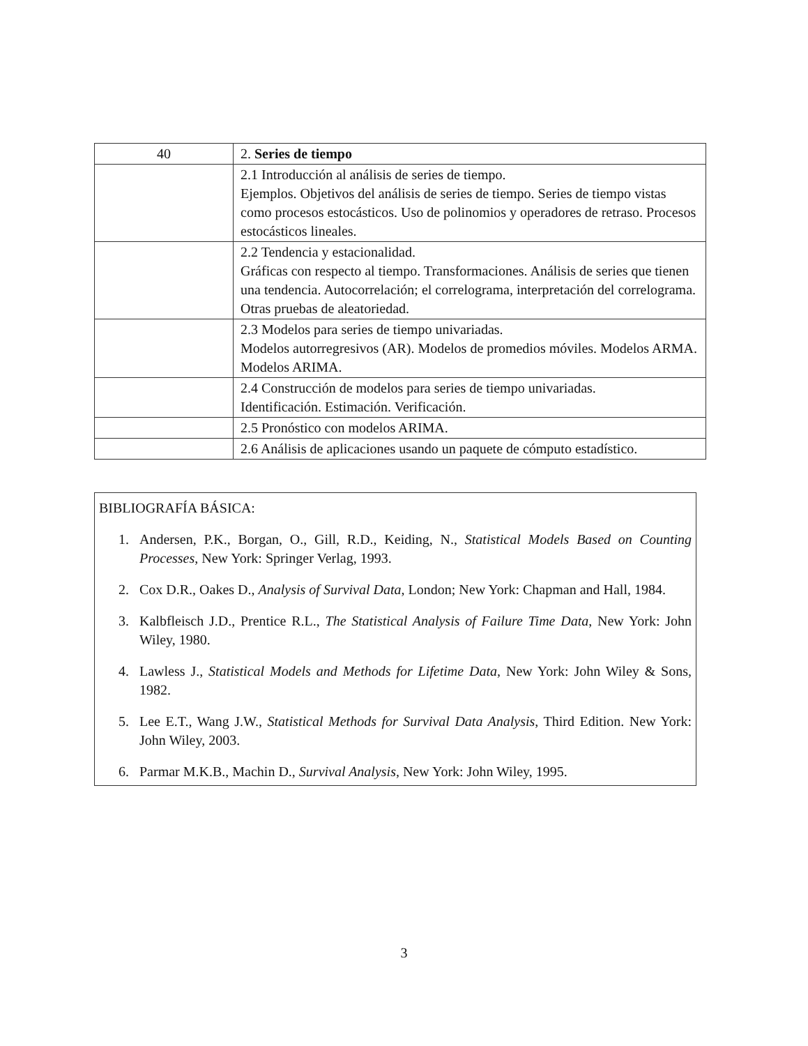| 40 | 2. Series de tiempo |
| | 2.1 Introducción al análisis de series de tiempo. Ejemplos. Objetivos del análisis de series de tiempo. Series de tiempo vistas como procesos estocásticos. Uso de polinomios y operadores de retraso. Procesos estocásticos lineales. |
| | 2.2 Tendencia y estacionalidad. Gráficas con respecto al tiempo. Transformaciones. Análisis de series que tienen una tendencia. Autocorrelación; el correlograma, interpretación del correlograma. Otras pruebas de aleatoriedad. |
| | 2.3 Modelos para series de tiempo univariadas. Modelos autorregresivos (AR). Modelos de promedios móviles. Modelos ARMA. Modelos ARIMA. |
| | 2.4 Construcción de modelos para series de tiempo univariadas. Identificación. Estimación. Verificación. |
| | 2.5 Pronóstico con modelos ARIMA. |
| | 2.6 Análisis de aplicaciones usando un paquete de cómputo estadístico. |
BIBLIOGRAFÍA BÁSICA:
1. Andersen, P.K., Borgan, O., Gill, R.D., Keiding, N., Statistical Models Based on Counting Processes, New York: Springer Verlag, 1993.
2. Cox D.R., Oakes D., Analysis of Survival Data, London; New York: Chapman and Hall, 1984.
3. Kalbfleisch J.D., Prentice R.L., The Statistical Analysis of Failure Time Data, New York: John Wiley, 1980.
4. Lawless J., Statistical Models and Methods for Lifetime Data, New York: John Wiley & Sons, 1982.
5. Lee E.T., Wang J.W., Statistical Methods for Survival Data Analysis, Third Edition. New York: John Wiley, 2003.
6. Parmar M.K.B., Machin D., Survival Analysis, New York: John Wiley, 1995.
3